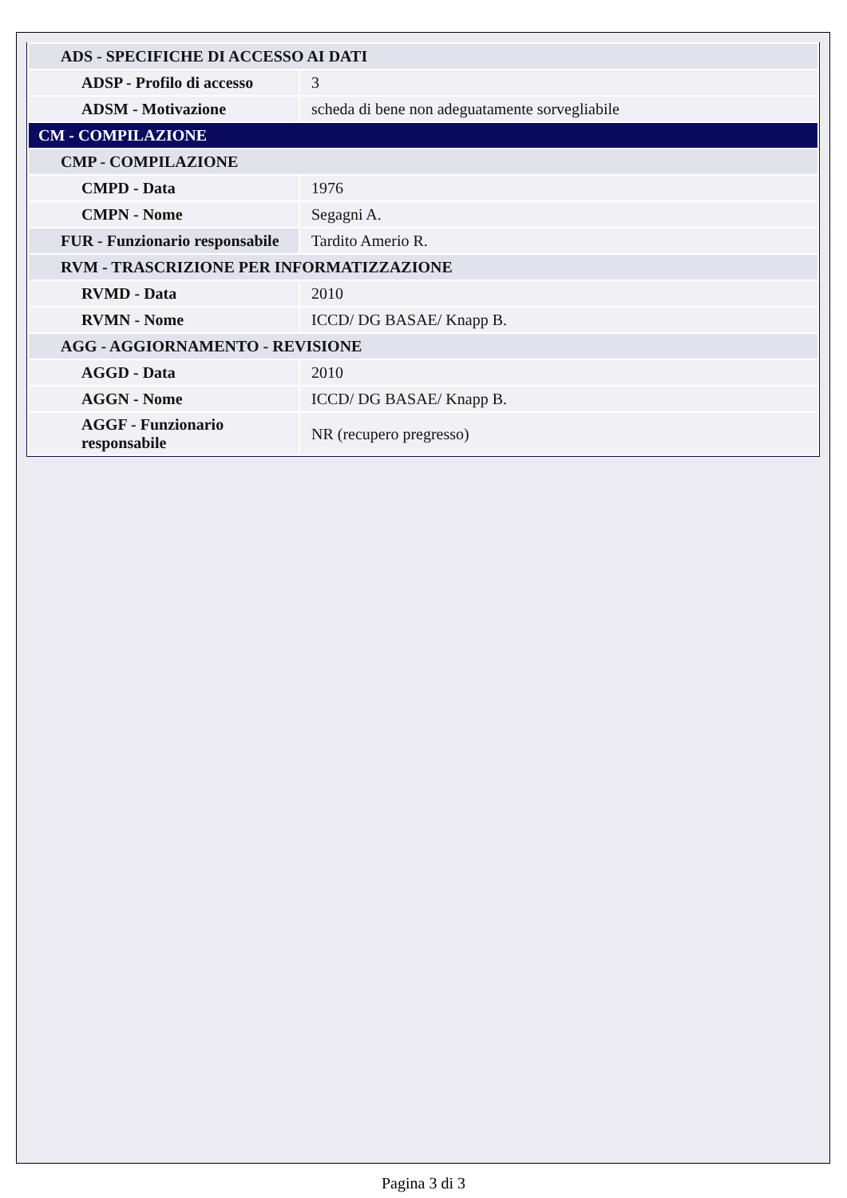| ADS - SPECIFICHE DI ACCESSO AI DATI | |
| ADSP - Profilo di accesso | 3 |
| ADSM - Motivazione | scheda di bene non adeguatamente sorvegliabile |
| CM - COMPILAZIONE | |
| CMP - COMPILAZIONE | |
| CMPD - Data | 1976 |
| CMPN - Nome | Segagni A. |
| FUR - Funzionario responsabile | Tardito Amerio R. |
| RVM - TRASCRIZIONE PER INFORMATIZZAZIONE | |
| RVMD - Data | 2010 |
| RVMN - Nome | ICCD/ DG BASAE/ Knapp B. |
| AGG - AGGIORNAMENTO - REVISIONE | |
| AGGD - Data | 2010 |
| AGGN - Nome | ICCD/ DG BASAE/ Knapp B. |
| AGGF - Funzionario responsabile | NR (recupero pregresso) |
Pagina 3 di 3